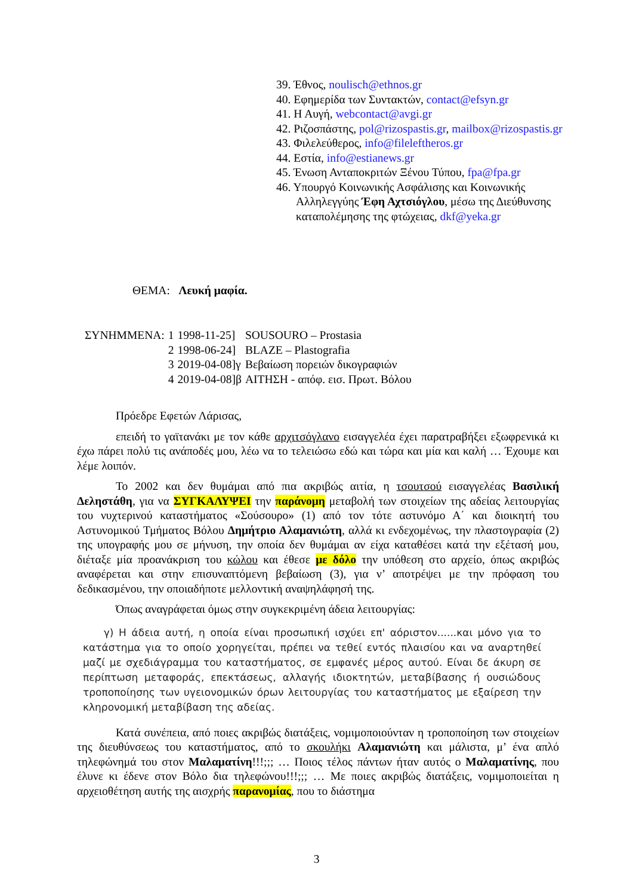39. Έθνος, noulisch@ethnos.gr
40. Εφημερίδα των Συντακτών, contact@efsyn.gr
41. Η Αυγή, webcontact@avgi.gr
42. Ριζοσπάστης, pol@rizospastis.gr, mailbox@rizospastis.gr
43. Φιλελεύθερος, info@fileleftheros.gr
44. Εστία, info@estianews.gr
45. Ένωση Ανταποκριτών Ξένου Τύπου, fpa@fpa.gr
46. Υπουργό Κοινωνικής Ασφάλισης και Κοινωνικής Αλληλεγγύης Έφη Αχτσιόγλου, μέσω της Διεύθυνσης καταπολέμησης της φτώχειας, dkf@yeka.gr
ΘΕΜΑ: Λευκή μαφία.
| ΣΥΝΗΜΜΕΝΑ: | 1 | 1998-11-25] | SOUSOURO – Prostasia |
| | 2 | 1998-06-24] | BLAZE – Plastografia |
| | 3 | 2019-04-08]γ | Βεβαίωση πορειών δικογραφιών |
| | 4 | 2019-04-08]β | ΑΙΤΗΣΗ - απόφ. εισ. Πρωτ. Βόλου |
Πρόεδρε Εφετών Λάρισας,
επειδή το γαϊτανάκι με τον κάθε αρχιτσόγλανο εισαγγελέα έχει παρατραβήξει εξωφρενικά κι έχω πάρει πολύ τις ανάποδές μου, λέω να το τελειώσω εδώ και τώρα και μία και καλή … Έχουμε και λέμε λοιπόν.
Το 2002 και δεν θυμάμαι από πια ακριβώς αιτία, η τσουτσού εισαγγελέας Βασιλική Δεληστάθη, για να ΣΥΓΚΑΛΥΨΕΙ την παράνομη μεταβολή των στοιχείων της αδείας λειτουργίας του νυχτερινού καταστήματος «Σούσουρο» (1) από τον τότε αστυνόμο Α΄ και διοικητή του Αστυνομικού Τμήματος Βόλου Δημήτριο Αλαμανιώτη, αλλά κι ενδεχομένως, την πλαστογραφία (2) της υπογραφής μου σε μήνυση, την οποία δεν θυμάμαι αν είχα καταθέσει κατά την εξέτασή μου, διέταξε μία προανάκριση του κώλου και έθεσε με δόλο την υπόθεση στο αρχείο, όπως ακριβώς αναφέρεται και στην επισυναπτόμενη βεβαίωση (3), για ν’ αποτρέψει με την πρόφαση του δεδικασμένου, την οποιαδήποτε μελλοντική αναψηλάφησή της.
Όπως αναγράφεται όμως στην συγκεκριμένη άδεια λειτουργίας:
γ) Η άδεια αυτή, η οποία είναι προσωπική ισχύει επ' αόριστον......και μόνο για το κατάστημα για το οποίο χορηγείται, πρέπει να τεθεί εντός πλαισίου και να αναρτηθεί μαζί με σχεδιάγραμμα του καταστήματος, σε εμφανές μέρος αυτού. Είναι δε άκυρη σε περίπτωση μεταφοράς, επεκτάσεως, αλλαγής ιδιοκτητών, μεταβίβασης ή ουσιώδους τροποποίησης των υγειονομικών όρων λειτουργίας του καταστήματος με εξαίρεση την κληρονομική μεταβίβαση της αδείας.
Κατά συνέπεια, από ποιες ακριβώς διατάξεις, νομιμοποιούνταν η τροποποίηση των στοιχείων της διευθύνσεως του καταστήματος, από το σκουλήκι Αλαμανιώτη και μάλιστα, μ’ ένα απλό τηλεφώνημά του στον Μαλαματίνη!!!;;; … Ποιος τέλος πάντων ήταν αυτός ο Μαλαματίνης, που έλυνε κι έδενε στον Βόλο δια τηλεφώνου!!!;;; … Με ποιες ακριβώς διατάξεις, νομιμοποιείται η αρχειοθέτηση αυτής της αισχρής παρανομίας, που το διάστημα
3